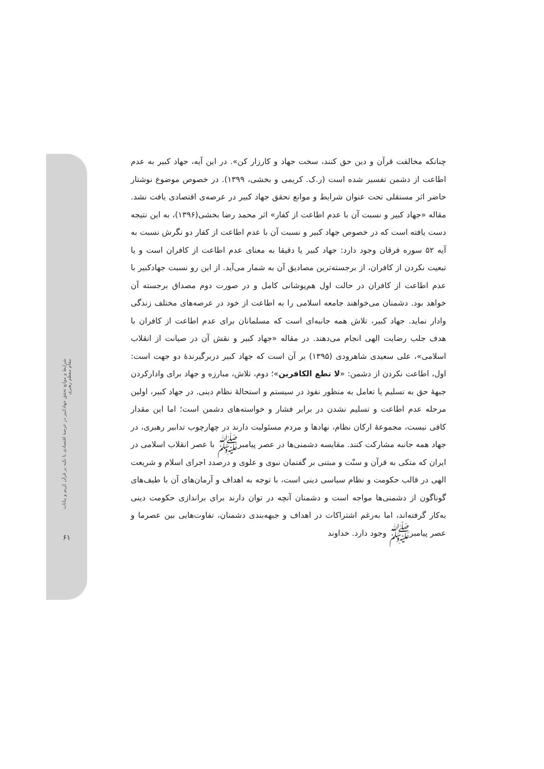چنانکه مخالفت قرآن و دین حق کنند، سخت جهاد و کارزار کن». در این آیه، جهاد کبیر به عدم اطاعت از دشمن تفسیر شده است (ر.ک. کریمی و بخشی، ۱۳۹۹). در خصوص موضوع نوشتار حاضر اثر مستقلی تحت عنوان شرایط و موانع تحقق جهاد کبیر در عرصه‌ی اقتصادی یافت نشد. مقاله «جهاد کبیر و نسبت آن با عدم اطاعت از کفار» اثر محمد رضا بخشی(۱۳۹۶)، به این نتیجه دست یافته است که در خصوص جهاد کبیر و نسبت آن با عدم اطاعت از کفار دو نگرش نسبت به آیه ۵۲ سوره فرقان وجود دارد: جهاد کبیر یا دقیقا به معنای عدم اطاعت از کافران است و یا تبعیت نکردن از کافران، از برجسته‌ترین مصادیق آن به شمار می‌آید. از این رو نسبت جهادکبیر با عدم اطاعت از کافران در حالت اول هم‌پوشانی کامل و در صورت دوم مصداق برجسته آن خواهد بود. دشمنان می‌خواهند جامعه اسلامی را به اطاعت از خود در عرصه‌های مختلف زندگی وادار نماید. جهاد کبیر، تلاش همه جانبه‌ای است که مسلمانان برای عدم اطاعت از کافران با هدف جلب رضایت الهی انجام می‌دهند. در مقاله «جهاد کبیر و نقش آن در صیانت از انقلاب اسلامی»، علی سعیدی شاهرودی (۱۳۹۵) بر آن است که جهاد کبیر دربرگیرندهٔ دو جهت است: اول، اطاعت نکردن از دشمن: «لا تطع الکافرین»؛ دوم، تلاش، مبارزه و جهاد برای وادارکردن جبههٔ حق به تسلیم یا تعامل به منظور نفوذ در سیستم و استحالهٔ نظام دینی. در جهاد کبیر، اولین مرحله عدم اطاعت و تسلیم نشدن در برابر فشار و خواسته‌های دشمن است؛ اما این مقدار کافی نیست، مجموعهٔ ارکان نظام، نهادها و مردم مسئولیت دارند در چهارچوب تدابیر رهبری، در جهاد همه جانبه مشارکت کنند. مقایسه دشمنی‌ها در عصر پیامبرﷺ با عصر انقلاب اسلامی در ایران که متکی به قرآن و سنّت و مبتنی بر گفتمان نبوی و علوی و درصدد اجرای اسلام و شریعت الهی در قالب حکومت و نظام سیاسی دینی است، با توجه به اهداف و آرمان‌های آن با طیف‌های گوناگون از دشمنی‌ها مواجه است و دشمنان آنچه در توان دارند برای براندازی حکومت دینی به‌کار گرفته‌اند، اما به‌رغم اشتراکات در اهداف و جبهه‌بندی دشمنان، تفاوت‌هایی بین عصرما و عصر پیامبرﷺ وجود دارد. خداوند
شرایط و موانع تحقق جهادکبیر در عرصهٔ اقتصادی با تکیه بر قرآن کریم و بیانات مقام معظم رهبری
۶۱